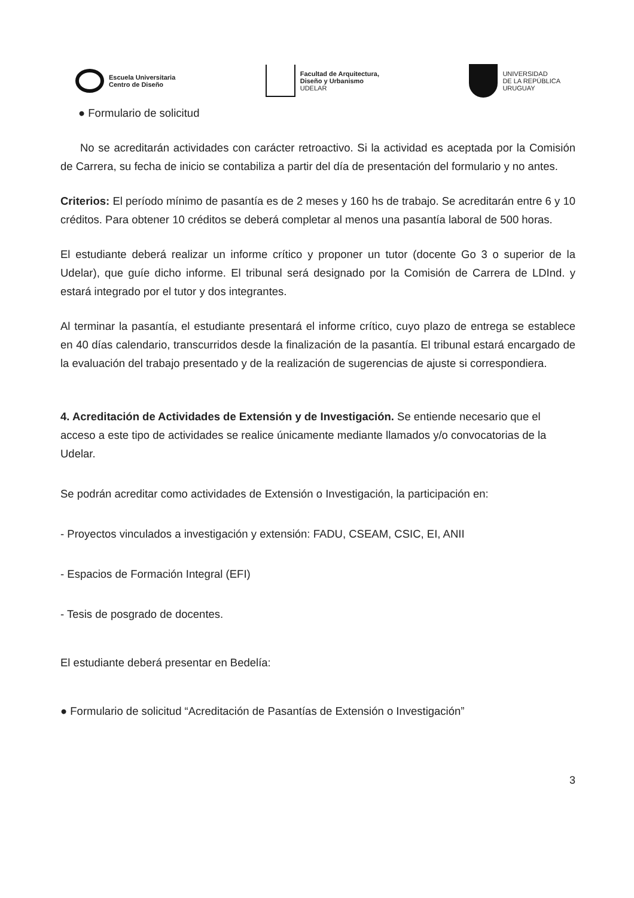Escuela Universitaria
Centro de Diseño
Facultad de Arquitectura,
Diseño y Urbanismo
UDELAR
UNIVERSIDAD
DE LA REPÚBLICA
URUGUAY
● Formulario de solicitud
No se acreditarán actividades con carácter retroactivo. Si la actividad es aceptada por la Comisión de Carrera, su fecha de inicio se contabiliza a partir del día de presentación del formulario y no antes.
Criterios: El período mínimo de pasantía es de 2 meses y 160 hs de trabajo. Se acreditarán entre 6 y 10 créditos. Para obtener 10 créditos se deberá completar al menos una pasantía laboral de 500 horas.
El estudiante deberá realizar un informe crítico y proponer un tutor (docente Go 3 o superior de la Udelar), que guíe dicho informe. El tribunal será designado por la Comisión de Carrera de LDInd. y estará integrado por el tutor y dos integrantes.
Al terminar la pasantía, el estudiante presentará el informe crítico, cuyo plazo de entrega se establece en 40 días calendario, transcurridos desde la finalización de la pasantía. El tribunal estará encargado de la evaluación del trabajo presentado y de la realización de sugerencias de ajuste si correspondiera.
4. Acreditación de Actividades de Extensión y de Investigación. Se entiende necesario que el acceso a este tipo de actividades se realice únicamente mediante llamados y/o convocatorias de la Udelar.
Se podrán acreditar como actividades de Extensión o Investigación, la participación en:
- Proyectos vinculados a investigación y extensión: FADU, CSEAM, CSIC, EI, ANII
- Espacios de Formación Integral (EFI)
- Tesis de posgrado de docentes.
El estudiante deberá presentar en Bedelía:
● Formulario de solicitud “Acreditación de Pasantías de Extensión o Investigación”
3